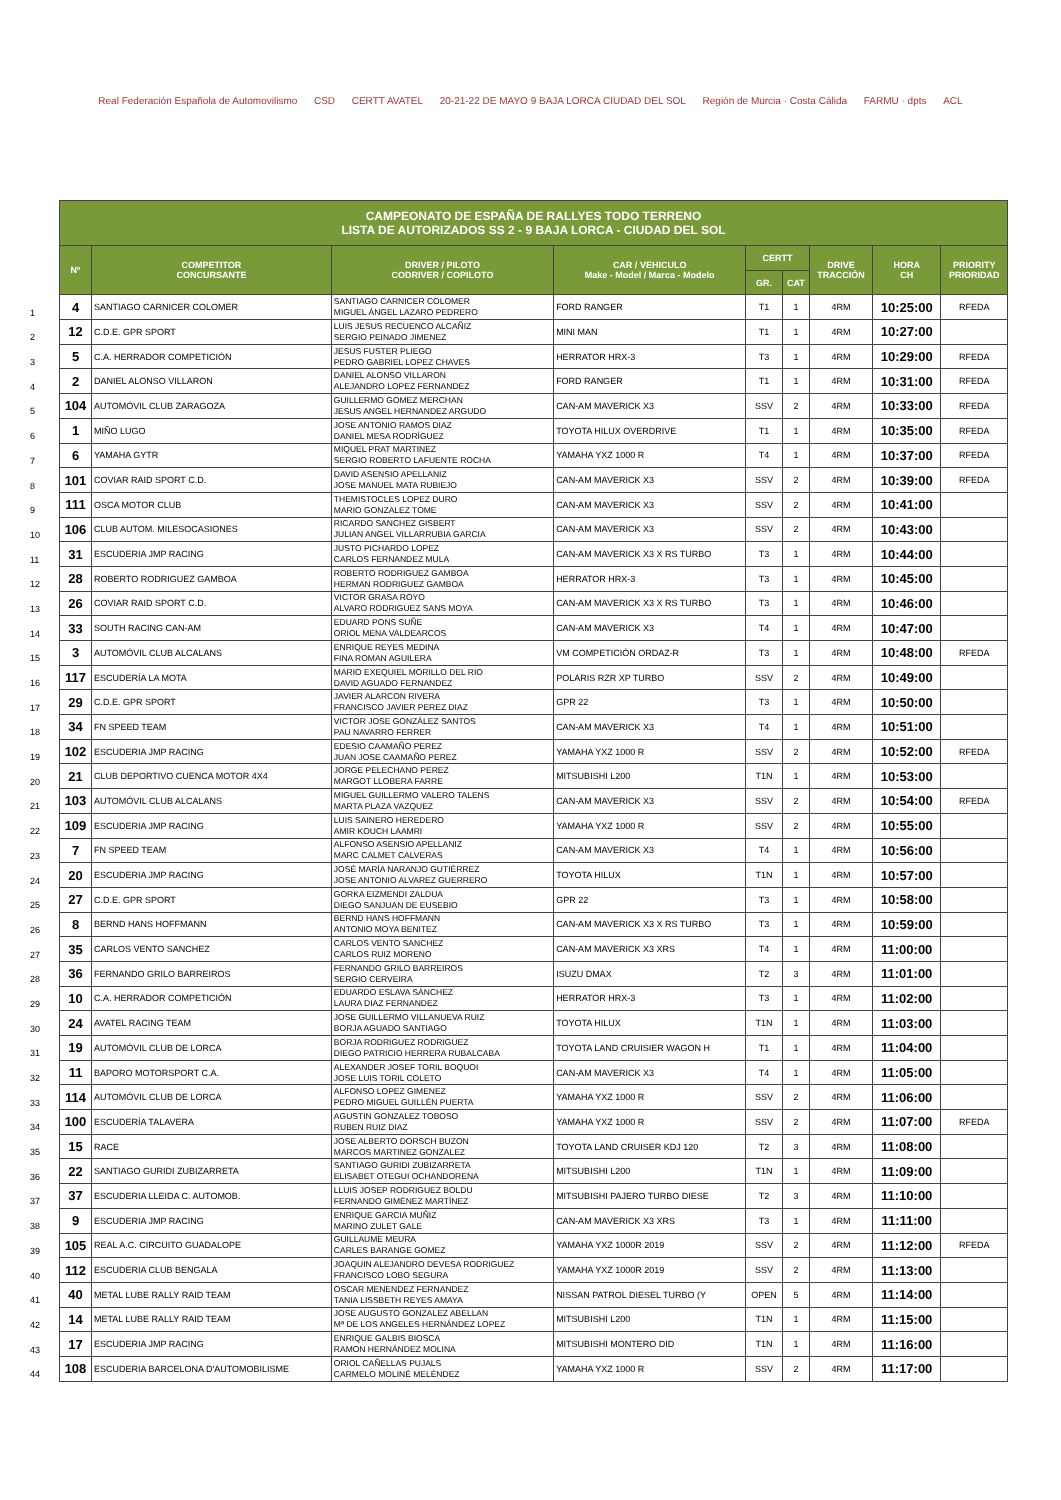Real Federación Española de Automovilismo CSD CERTT AVATEL 20-21-22 DE MAYO 9 BAJA LORCA CIUDAD DEL SOL Región de Murcia · Costa Cálida FARMU · dpts ACL
1
2
3
4
5
6
7
8
9
10
11
12
13
14
15
16
17
18
19
20
21
22
23
24
25
26
27
28
29
30
31
32
33
34
35
36
37
38
39
40
41
42
43
44
| CAMPEONATO DE ESPAÑA DE RALLYES TODO TERRENO LISTA DE AUTORIZADOS SS 2 - 9 BAJA LORCA - CIUDAD DEL SOL | | | | | | | | |
| Nº | COMPETITOR CONCURSANTE | DRIVER / PILOTO CODRIVER / COPILOTO | CAR / VEHICULO Make - Model / Marca - Modelo | CERTT | | DRIVE TRACCIÓN | HORA CH | PRIORITY PRIORIDAD |
| | | | | GR. | CAT | | | |
| 4 | SANTIAGO CARNICER COLOMER | SANTIAGO CARNICER COLOMER MIGUEL ÁNGEL LAZARO PEDRERO | FORD RANGER | T1 | 1 | 4RM | 10:25:00 | RFEDA |
| 12 | C.D.E. GPR SPORT | LUIS JESUS RECUENCO ALCAÑIZ SERGIO PEINADO JIMENEZ | MINI MAN | T1 | 1 | 4RM | 10:27:00 | |
| 5 | C.A. HERRADOR COMPETICIÓN | JESUS FUSTER PLIEGO PEDRO GABRIEL LOPEZ CHAVES | HERRATOR HRX-3 | T3 | 1 | 4RM | 10:29:00 | RFEDA |
| 2 | DANIEL ALONSO VILLARON | DANIEL ALONSO VILLARON ALEJANDRO LOPEZ FERNANDEZ | FORD RANGER | T1 | 1 | 4RM | 10:31:00 | RFEDA |
| 104 | AUTOMÓVIL CLUB ZARAGOZA | GUILLERMO GOMEZ MERCHAN JESUS ANGEL HERNANDEZ ARGUDO | CAN-AM MAVERICK X3 | SSV | 2 | 4RM | 10:33:00 | RFEDA |
| 1 | MIÑO LUGO | JOSE ANTONIO RAMOS DIAZ DANIEL MESA RODRÍGUEZ | TOYOTA HILUX OVERDRIVE | T1 | 1 | 4RM | 10:35:00 | RFEDA |
| 6 | YAMAHA GYTR | MIQUEL PRAT MARTINEZ SERGIO ROBERTO LAFUENTE ROCHA | YAMAHA YXZ 1000 R | T4 | 1 | 4RM | 10:37:00 | RFEDA |
| 101 | COVIAR RAID SPORT C.D. | DAVID ASENSIO APELLANIZ JOSE MANUEL MATA RUBIEJO | CAN-AM MAVERICK X3 | SSV | 2 | 4RM | 10:39:00 | RFEDA |
| 111 | OSCA MOTOR CLUB | THEMISTOCLES LOPEZ DURO MARIO GONZALEZ TOME | CAN-AM MAVERICK X3 | SSV | 2 | 4RM | 10:41:00 | |
| 106 | CLUB AUTOM. MILESOCASIONES | RICARDO SANCHEZ GISBERT JULIAN ANGEL VILLARRUBIA GARCIA | CAN-AM MAVERICK X3 | SSV | 2 | 4RM | 10:43:00 | |
| 31 | ESCUDERIA JMP RACING | JUSTO PICHARDO LOPEZ CARLOS FERNANDEZ MULA | CAN-AM MAVERICK X3 X RS TURBO | T3 | 1 | 4RM | 10:44:00 | |
| 28 | ROBERTO RODRIGUEZ GAMBOA | ROBERTO RODRIGUEZ GAMBOA HERMAN RODRIGUEZ GAMBOA | HERRATOR HRX-3 | T3 | 1 | 4RM | 10:45:00 | |
| 26 | COVIAR RAID SPORT C.D. | VICTOR GRASA ROYO ALVARO RODRIGUEZ SANS MOYA | CAN-AM MAVERICK X3 X RS TURBO | T3 | 1 | 4RM | 10:46:00 | |
| 33 | SOUTH RACING CAN-AM | EDUARD PONS SUÑE ORIOL MENA VALDEARCOS | CAN-AM MAVERICK X3 | T4 | 1 | 4RM | 10:47:00 | |
| 3 | AUTOMÓVIL CLUB ALCALANS | ENRIQUE REYES MEDINA FINA ROMAN AGUILERA | VM COMPETICIÓN ORDAZ-R | T3 | 1 | 4RM | 10:48:00 | RFEDA |
| 117 | ESCUDERÍA LA MOTA | MARIO EXEQUIEL MORILLO DEL RIO DAVID AGUADO FERNANDEZ | POLARIS RZR XP TURBO | SSV | 2 | 4RM | 10:49:00 | |
| 29 | C.D.E. GPR SPORT | JAVIER ALARCON RIVERA FRANCISCO JAVIER PEREZ DIAZ | GPR 22 | T3 | 1 | 4RM | 10:50:00 | |
| 34 | FN SPEED TEAM | VICTOR JOSE GONZÁLEZ SANTOS PAU NAVARRO FERRER | CAN-AM MAVERICK X3 | T4 | 1 | 4RM | 10:51:00 | |
| 102 | ESCUDERIA JMP RACING | EDESIO CAAMAÑO PEREZ JUAN JOSE CAAMAÑO PEREZ | YAMAHA YXZ 1000 R | SSV | 2 | 4RM | 10:52:00 | RFEDA |
| 21 | CLUB DEPORTIVO CUENCA MOTOR 4X4 | JORGE PELECHANO PEREZ MARGOT LLOBERA FARRE | MITSUBISHI L200 | T1N | 1 | 4RM | 10:53:00 | |
| 103 | AUTOMÓVIL CLUB ALCALANS | MIGUEL GUILLERMO VALERO TALENS MARTA PLAZA VAZQUEZ | CAN-AM MAVERICK X3 | SSV | 2 | 4RM | 10:54:00 | RFEDA |
| 109 | ESCUDERIA JMP RACING | LUIS SAINERO HEREDERO AMIR KOUCH LAAMRI | YAMAHA YXZ 1000 R | SSV | 2 | 4RM | 10:55:00 | |
| 7 | FN SPEED TEAM | ALFONSO ASENSIO APELLANIZ MARC CALMET CALVERAS | CAN-AM MAVERICK X3 | T4 | 1 | 4RM | 10:56:00 | |
| 20 | ESCUDERIA JMP RACING | JOSÉ MARÍA NARANJO GUTIÉRREZ JOSE ANTONIO ALVAREZ GUERRERO | TOYOTA HILUX | T1N | 1 | 4RM | 10:57:00 | |
| 27 | C.D.E. GPR SPORT | GORKA EIZMENDI ZALDUA DIEGO SANJUAN DE EUSEBIO | GPR 22 | T3 | 1 | 4RM | 10:58:00 | |
| 8 | BERND HANS HOFFMANN | BERND HANS HOFFMANN ANTONIO MOYA BENITEZ | CAN-AM MAVERICK X3 X RS TURBO | T3 | 1 | 4RM | 10:59:00 | |
| 35 | CARLOS VENTO SANCHEZ | CARLOS VENTO SANCHEZ CARLOS RUIZ MORENO | CAN-AM MAVERICK X3 XRS | T4 | 1 | 4RM | 11:00:00 | |
| 36 | FERNANDO GRILO BARREIROS | FERNANDO GRILO BARREIROS SERGIO CERVEIRA | ISUZU DMAX | T2 | 3 | 4RM | 11:01:00 | |
| 10 | C.A. HERRADOR COMPETICIÓN | EDUARDO ESLAVA SÁNCHEZ LAURA DIAZ FERNANDEZ | HERRATOR HRX-3 | T3 | 1 | 4RM | 11:02:00 | |
| 24 | AVATEL RACING TEAM | JOSE GUILLERMO VILLANUEVA RUIZ BORJA AGUADO SANTIAGO | TOYOTA HILUX | T1N | 1 | 4RM | 11:03:00 | |
| 19 | AUTOMÓVIL CLUB DE LORCA | BORJA RODRIGUEZ RODRIGUEZ DIEGO PATRICIO HERRERA RUBALCABA | TOYOTA LAND CRUISIER WAGON H | T1 | 1 | 4RM | 11:04:00 | |
| 11 | BAPORO MOTORSPORT C.A. | ALEXANDER JOSEF TORIL BOQUOI JOSE LUIS TORIL COLETO | CAN-AM MAVERICK X3 | T4 | 1 | 4RM | 11:05:00 | |
| 114 | AUTOMÓVIL CLUB DE LORCA | ALFONSO LOPEZ GIMENEZ PEDRO MIGUEL GUILLÉN PUERTA | YAMAHA YXZ 1000 R | SSV | 2 | 4RM | 11:06:00 | |
| 100 | ESCUDERÍA TALAVERA | AGUSTIN GONZALEZ TOBOSO RUBEN RUIZ DIAZ | YAMAHA YXZ 1000 R | SSV | 2 | 4RM | 11:07:00 | RFEDA |
| 15 | RACE | JOSE ALBERTO DORSCH BUZON MARCOS MARTINEZ GONZALEZ | TOYOTA LAND CRUISER KDJ 120 | T2 | 3 | 4RM | 11:08:00 | |
| 22 | SANTIAGO GURIDI ZUBIZARRETA | SANTIAGO GURIDI ZUBIZARRETA ELISABET OTEGUI OCHANDORENA | MITSUBISHI L200 | T1N | 1 | 4RM | 11:09:00 | |
| 37 | ESCUDERIA LLEIDA C. AUTOMOB. | LLUIS JOSEP RODRIGUEZ BOLDU FERNANDO GIMÉNEZ MARTÍNEZ | MITSUBISHI PAJERO TURBO DIESE | T2 | 3 | 4RM | 11:10:00 | |
| 9 | ESCUDERIA JMP RACING | ENRIQUE GARCIA MUÑIZ MARINO ZULET GALE | CAN-AM MAVERICK X3 XRS | T3 | 1 | 4RM | 11:11:00 | |
| 105 | REAL A.C. CIRCUITO GUADALOPE | GUILLAUME MEURA CARLES BARANGE GOMEZ | YAMAHA YXZ 1000R 2019 | SSV | 2 | 4RM | 11:12:00 | RFEDA |
| 112 | ESCUDERIA CLUB BENGALA | JOAQUIN ALEJANDRO DEVESA RODRIGUEZ FRANCISCO LOBO SEGURA | YAMAHA YXZ 1000R 2019 | SSV | 2 | 4RM | 11:13:00 | |
| 40 | METAL LUBE RALLY RAID TEAM | OSCAR MENENDEZ FERNANDEZ TANIA LISSBETH REYES AMAYA | NISSAN PATROL DIESEL TURBO (Y | OPEN | 5 | 4RM | 11:14:00 | |
| 14 | METAL LUBE RALLY RAID TEAM | JOSE AUGUSTO GONZALEZ ABELLAN Mª DE LOS ANGELES HERNÁNDEZ LOPEZ | MITSUBISHI L200 | T1N | 1 | 4RM | 11:15:00 | |
| 17 | ESCUDERIA JMP RACING | ENRIQUE GALBIS BIOSCA RAMON HERNÁNDEZ MOLINA | MITSUBISHI MONTERO DID | T1N | 1 | 4RM | 11:16:00 | |
| 108 | ESCUDERIA BARCELONA D'AUTOMOBILISME | ORIOL CAÑELLAS PUJALS CARMELO MOLINÉ MELÉNDEZ | YAMAHA YXZ 1000 R | SSV | 2 | 4RM | 11:17:00 | |